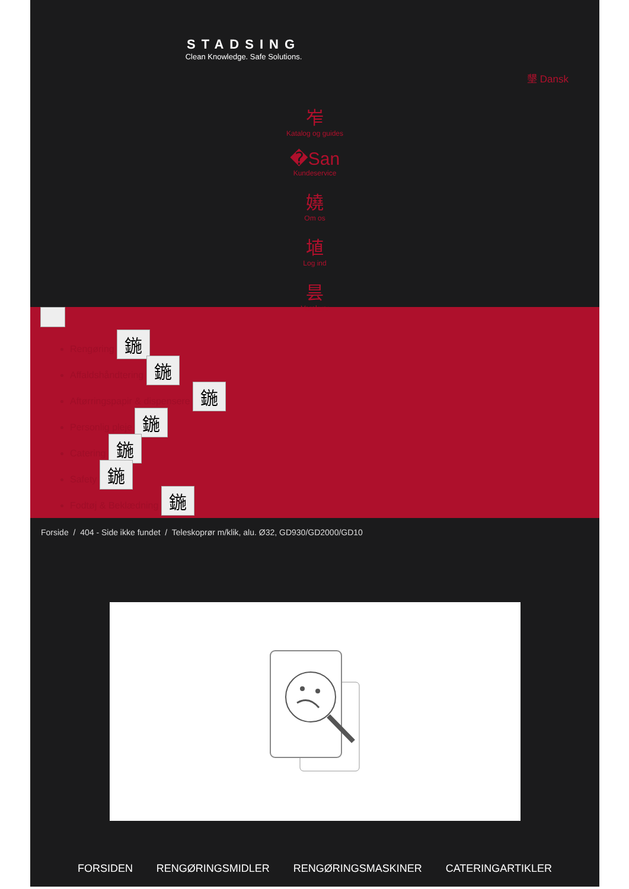STADSING
Clean Knowledge. Safe Solutions.
墾 Dansk
岝
Katalog og guides
�San
Kundeservice
嬈
Om os
埴
Log ind
昙
Varekurv
Rengøring 鍦
Affaldshåndtering 鍦
Aftørringspapir & dispensere 鍦
Personlig pleje 鍦
Catering 鍦
Safety 鍦
Fodtøj & Beklædning 鍦
Forside / 404 - Side ikke fundet / Teleskoprør m/klik, alu. Ø32, GD930/GD2000/GD10
FORSIDEN RENGØRINGSMIDLER RENGØRINGSMASKINER CATERINGARTIKLER